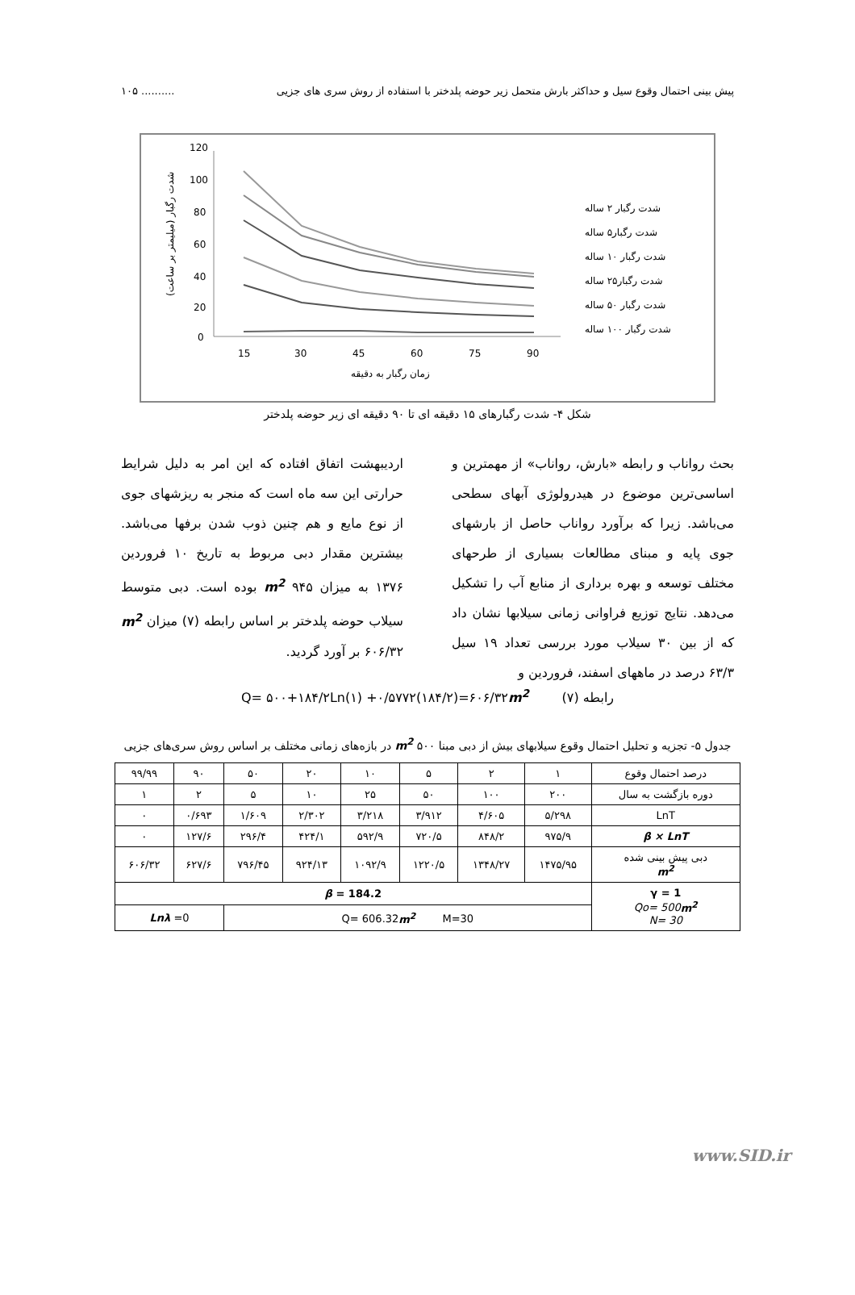پیش بینی احتمال وقوع سیل و حداکثر بارش متحمل زیر حوضه پلدختر با استفاده از روش سری های جزیی.......... ۱۰۵
120
100
80
60
40
20
0
15
30
45
60
75
90
زمان رگبار به دقیقه
شدت رگبار (میلیمتر بر ساعت)
شدت رگبار ۲ ساله
شدت رگبار۵ ساله
شدت رگبار ۱۰ ساله
شدت رگبار۲۵ ساله
شدت رگبار ۵۰ ساله
شدت رگبار ۱۰۰ ساله
شکل ۴- شدت رگبارهای ۱۵ دقیقه ای تا ۹۰ دقیقه ای زیر حوضه پلدختر
بحث رواناب و رابطه «بارش، رواناب» از مهمترین و اساسی‌ترین موضوع در هیدرولوژی آبهای سطحی می‌باشد. زیرا که برآورد رواناب حاصل از بارشهای جوی پایه و مبنای مطالعات بسیاری از طرحهای مختلف توسعه و بهره برداری از منابع آب را تشکیل می‌دهد. نتایج توزیع فراوانی زمانی سیلابها نشان داد که از بین ۳۰ سیلاب مورد بررسی تعداد ۱۹ سیل ۶۳/۳ درصد در ماههای اسفند، فروردین و
اردیبهشت اتفاق افتاده که این امر به دلیل شرایط حرارتی این سه ماه است که منجر به ریزشهای جوی از نوع مایع و هم چنین ذوب شدن برفها می‌باشد. بیشترین مقدار دبی مربوط به تاریخ ۱۰ فروردین ۱۳۷۶ به میزان m<sup>2</sup> ۹۴۵ بوده است. دبی متوسط سیلاب حوضه پلدختر بر اساس رابطه (۷) میزان m<sup>2</sup> ۶۰۶/۳۲ بر آورد گردید.
رابطه (۷) Q= ۵۰۰+۱۸۴/۲Ln(۱) +۰/۵۷۷۲(۱۸۴/۲)=۶۰۶/۳۲m<sup>2</sup>
جدول ۵- تجزیه و تحلیل احتمال وقوع سیلابهای بیش از دبی مبنا m<sup>2</sup> ۵۰۰ در بازه‌های زمانی مختلف بر اساس روش سری‌های جزیی
| درصد احتمال وقوع | ۱ | ۲ | ۵ | ۱۰ | ۲۰ | ۵۰ | ۹۰ | ۹۹/۹۹ |
| دوره بازگشت به سال | ۲۰۰ | ۱۰۰ | ۵۰ | ۲۵ | ۱۰ | ۵ | ۲ | ۱ |
| LnT | ۵/۲۹۸ | ۴/۶۰۵ | ۳/۹۱۲ | ۳/۲۱۸ | ۲/۳۰۲ | ۱/۶۰۹ | ۰/۶۹۳ | ۰ |
| β × LnT | ۹۷۵/۹ | ۸۴۸/۲ | ۷۲۰/۵ | ۵۹۲/۹ | ۴۲۴/۱ | ۲۹۶/۴ | ۱۲۷/۶ | ۰ |
| دبی پیش بینی شده m<sup>2</sup> | ۱۴۷۵/۹۵ | ۱۳۴۸/۲۷ | ۱۲۲۰/۵ | ۱۰۹۲/۹ | ۹۲۴/۱۳ | ۷۹۶/۴۵ | ۶۲۷/۶ | ۶۰۶/۳۲ |
| γ = 1 Qo= 500 m<sup>2</sup> N= 30 | β = 184.2 | | | | | | | |
| | Q= 606.32 m<sup>2</sup> M=30 | | | | | | Lnλ =0 | |
www.SID.ir